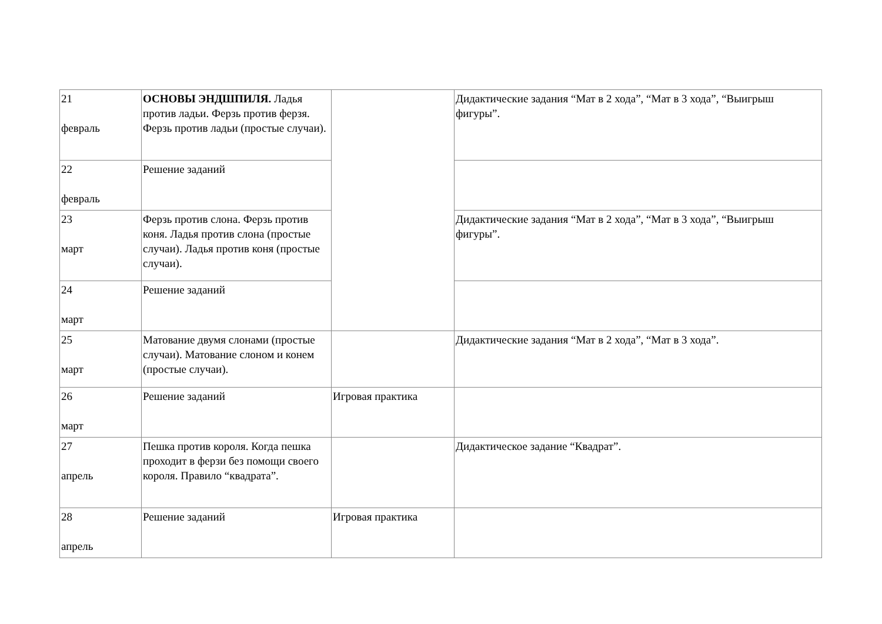| 21 февраль | ОСНОВЫ ЭНДШПИЛЯ. Ладья против ладьи. Ферзь против ферзя. Ферзь против ладьи (простые случаи). | | Дидактические задания “Мат в 2 хода”, “Мат в 3 хода”, “Выигрыш фигуры”. |
| 22 февраль | Решение заданий | | |
| 23 март | Ферзь против слона. Ферзь против коня. Ладья против слона (простые случаи). Ладья против коня (простые случаи). | | Дидактические задания “Мат в 2 хода”, “Мат в 3 хода”, “Выигрыш фигуры”. |
| 24 март | Решение заданий | | |
| 25 март | Матование двумя слонами (простые случаи). Матование слоном и конем (простые случаи). | | Дидактические задания “Мат в 2 хода”, “Мат в 3 хода”. |
| 26 март | Решение заданий | Игровая практика | |
| 27 апрель | Пешка против короля. Когда пешка проходит в ферзи без помощи своего короля. Правило “квадрата”. | | Дидактическое задание “Квадрат”. |
| 28 апрель | Решение заданий | Игровая практика | |